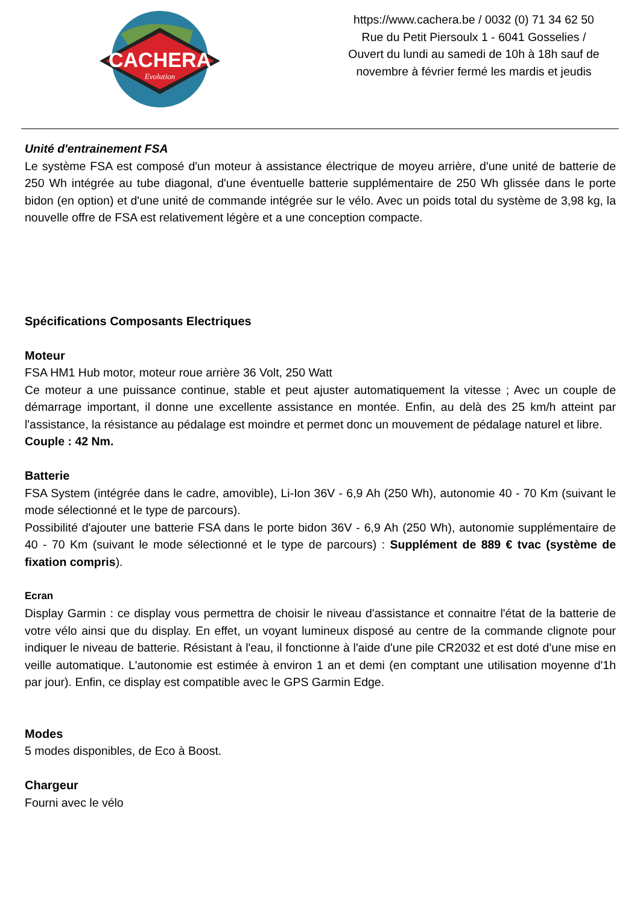CACHERA
Evolution
https://www.cachera.be / 0032 (0) 71 34 62 50
Rue du Petit Piersoulx 1 - 6041 Gosselies /
Ouvert du lundi au samedi de 10h à 18h sauf de
novembre à février fermé les mardis et jeudis
Unité d'entrainement FSA
Le système FSA est composé d'un moteur à assistance électrique de moyeu arrière, d'une unité de batterie de 250 Wh intégrée au tube diagonal, d'une éventuelle batterie supplémentaire de 250 Wh glissée dans le porte bidon (en option) et d'une unité de commande intégrée sur le vélo. Avec un poids total du système de 3,98 kg, la nouvelle offre de FSA est relativement légère et a une conception compacte.
Spécifications Composants Electriques
Moteur
FSA HM1 Hub motor, moteur roue arrière 36 Volt, 250 Watt
Ce moteur a une puissance continue, stable et peut ajuster automatiquement la vitesse ; Avec un couple de démarrage important, il donne une excellente assistance en montée. Enfin, au delà des 25 km/h atteint par l'assistance, la résistance au pédalage est moindre et permet donc un mouvement de pédalage naturel et libre.
Couple : 42 Nm.
Batterie
FSA System (intégrée dans le cadre, amovible), Li-Ion 36V - 6,9 Ah (250 Wh), autonomie 40 - 70 Km (suivant le mode sélectionné et le type de parcours).
Possibilité d'ajouter une batterie FSA dans le porte bidon 36V - 6,9 Ah (250 Wh), autonomie supplémentaire de 40 - 70 Km (suivant le mode sélectionné et le type de parcours) : Supplément de 889 € tvac (système de fixation compris).
Ecran
Display Garmin : ce display vous permettra de choisir le niveau d'assistance et connaitre l'état de la batterie de votre vélo ainsi que du display. En effet, un voyant lumineux disposé au centre de la commande clignote pour indiquer le niveau de batterie. Résistant à l'eau, il fonctionne à l'aide d'une pile CR2032 et est doté d'une mise en veille automatique. L'autonomie est estimée à environ 1 an et demi (en comptant une utilisation moyenne d'1h par jour). Enfin, ce display est compatible avec le GPS Garmin Edge.
Modes
5 modes disponibles, de Eco à Boost.
Chargeur
Fourni avec le vélo